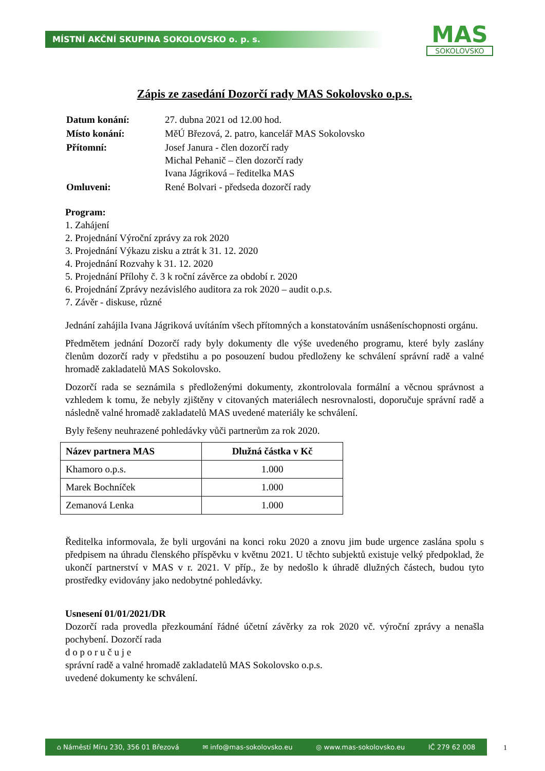MÍSTNÍ AKČNÍ SKUPINA SOKOLOVSKO o. p. s.
MAS
SOKOLOVSKO
Zápis ze zasedání Dozorčí rady MAS Sokolovsko o.p.s.
| Datum konání: | 27. dubna 2021 od 12.00 hod. |
| Místo konání: | MěÚ Březová, 2. patro, kancelář MAS Sokolovsko |
| Přítomní: | Josef Janura - člen dozorčí rady Michal Pehanič – člen dozorčí rady Ivana Jágriková – ředitelka MAS |
| Omluveni: | René Bolvari - předseda dozorčí rady |
Program:
1. Zahájení
2. Projednání Výroční zprávy za rok 2020
3. Projednání Výkazu zisku a ztrát k 31. 12. 2020
4. Projednání Rozvahy k 31. 12. 2020
5. Projednání Přílohy č. 3 k roční závěrce za období r. 2020
6. Projednání Zprávy nezávislého auditora za rok 2020 – audit o.p.s.
7. Závěr - diskuse, různé
Jednání zahájila Ivana Jágriková uvítáním všech přítomných a konstatováním usnášeníschopnosti orgánu.
Předmětem jednání Dozorčí rady byly dokumenty dle výše uvedeného programu, které byly zaslány členům dozorčí rady v předstihu a po posouzení budou předloženy ke schválení správní radě a valné hromadě zakladatelů MAS Sokolovsko.
Dozorčí rada se seznámila s předloženými dokumenty, zkontrolovala formální a věcnou správnost a vzhledem k tomu, že nebyly zjištěny v citovaných materiálech nesrovnalosti, doporučuje správní radě a následně valné hromadě zakladatelů MAS uvedené materiály ke schválení.
Byly řešeny neuhrazené pohledávky vůči partnerům za rok 2020.
| Název partnera MAS | Dlužná částka v Kč |
| --- | --- |
| Khamoro o.p.s. | 1.000 |
| Marek Bochníček | 1.000 |
| Zemanová Lenka | 1.000 |
Ředitelka informovala, že byli urgováni na konci roku 2020 a znovu jim bude urgence zaslána spolu s předpisem na úhradu členského příspěvku v květnu 2021. U těchto subjektů existuje velký předpoklad, že ukončí partnerství v MAS v r. 2021. V příp., že by nedošlo k úhradě dlužných částech, budou tyto prostředky evidovány jako nedobytné pohledávky.
Usnesení 01/01/2021/DR
Dozorčí rada provedla přezkoumání řádné účetní závěrky za rok 2020 vč. výroční zprávy a nenašla pochybení. Dozorčí rada
d o p o r u č u j e
správní radě a valné hromadě zakladatelů MAS Sokolovsko o.p.s.
uvedené dokumenty ke schválení.
⌂ Náměstí Míru 230, 356 01 Březová ✉ info@mas-sokolovsko.eu ◎ www.mas-sokolovsko.eu IČ 279 62 008
1